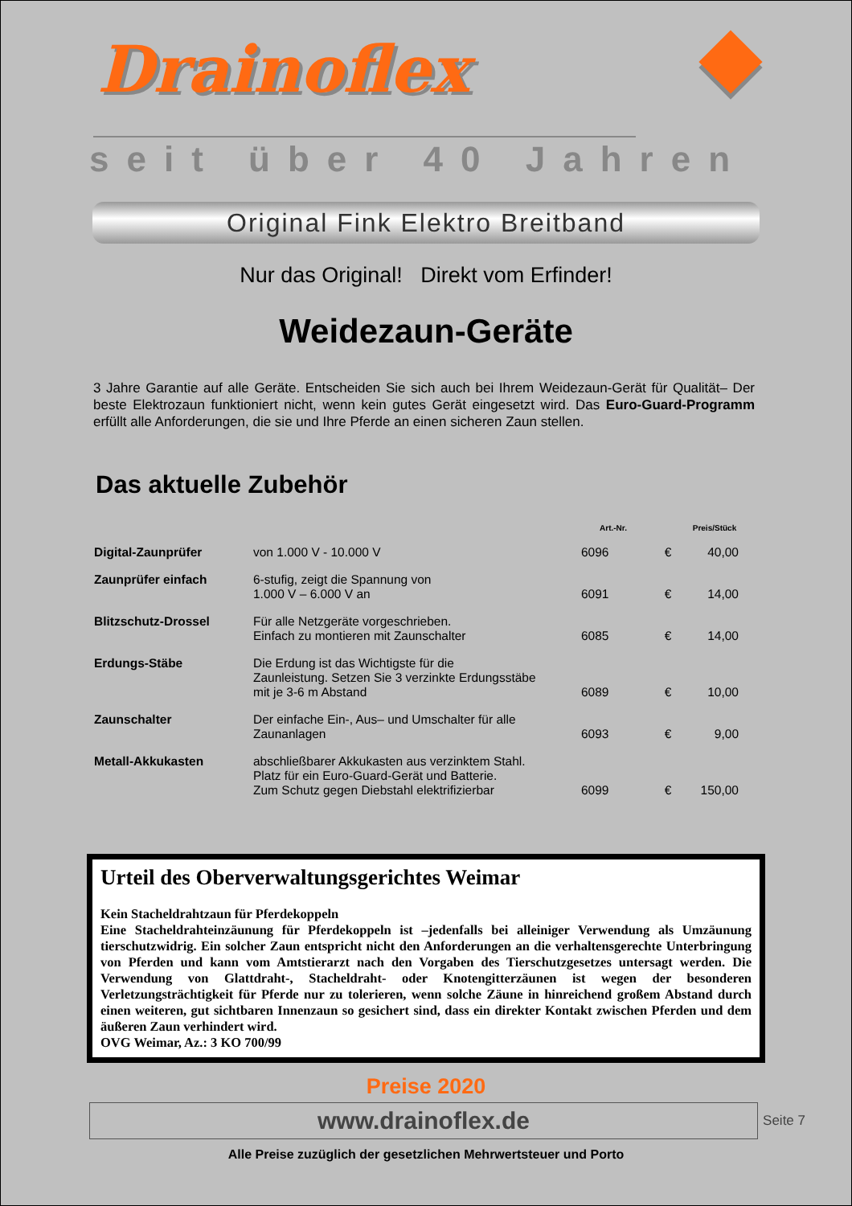Drainoflex
seit über 40 Jahren
Original Fink Elektro Breitband
Nur das Original! Direkt vom Erfinder!
Weidezaun-Geräte
3 Jahre Garantie auf alle Geräte. Entscheiden Sie sich auch bei Ihrem Weidezaun-Gerät für Qualität– Der beste Elektrozaun funktioniert nicht, wenn kein gutes Gerät eingesetzt wird. Das Euro-Guard-Programm erfüllt alle Anforderungen, die sie und Ihre Pferde an einen sicheren Zaun stellen.
Das aktuelle Zubehör
| | | Art.-Nr. | | Preis/Stück |
| --- | --- | --- | --- | --- |
| Digital-Zaunprüfer | von 1.000 V - 10.000 V | 6096 | € | 40,00 |
| Zaunprüfer einfach | 6-stufig, zeigt die Spannung von 1.000 V – 6.000 V an | 6091 | € | 14,00 |
| Blitzschutz-Drossel | Für alle Netzgeräte vorgeschrieben. Einfach zu montieren mit Zaunschalter | 6085 | € | 14,00 |
| Erdungs-Stäbe | Die Erdung ist das Wichtigste für die Zaunleistung. Setzen Sie 3 verzinkte Erdungsstäbe mit je 3-6 m Abstand | 6089 | € | 10,00 |
| Zaunschalter | Der einfache Ein-, Aus– und Umschalter für alle Zaunanlagen | 6093 | € | 9,00 |
| Metall-Akkukasten | abschließbarer Akkukasten aus verzinktem Stahl. Platz für ein Euro-Guard-Gerät und Batterie. Zum Schutz gegen Diebstahl elektrifizierbar | 6099 | € | 150,00 |
Urteil des Oberverwaltungsgerichtes Weimar
Kein Stacheldrahtzaun für Pferdekoppeln
Eine Stacheldrahteinzäunung für Pferdekoppeln ist –jedenfalls bei alleiniger Verwendung als Umzäunung tierschutzwidrig. Ein solcher Zaun entspricht nicht den Anforderungen an die verhaltensgerechte Unterbringung von Pferden und kann vom Amtstierarzt nach den Vorgaben des Tierschutzgesetzes untersagt werden. Die Verwendung von Glattdraht-, Stacheldraht- oder Knotengitterzäunen ist wegen der besonderen Verletzungsträchtigkeit für Pferde nur zu tolerieren, wenn solche Zäune in hinreichend großem Abstand durch einen weiteren, gut sichtbaren Innenzaun so gesichert sind, dass ein direkter Kontakt zwischen Pferden und dem äußeren Zaun verhindert wird.
OVG Weimar, Az.: 3 KO 700/99
Preise 2020
www.drainoflex.de Seite 7
Alle Preise zuzüglich der gesetzlichen Mehrwertsteuer und Porto